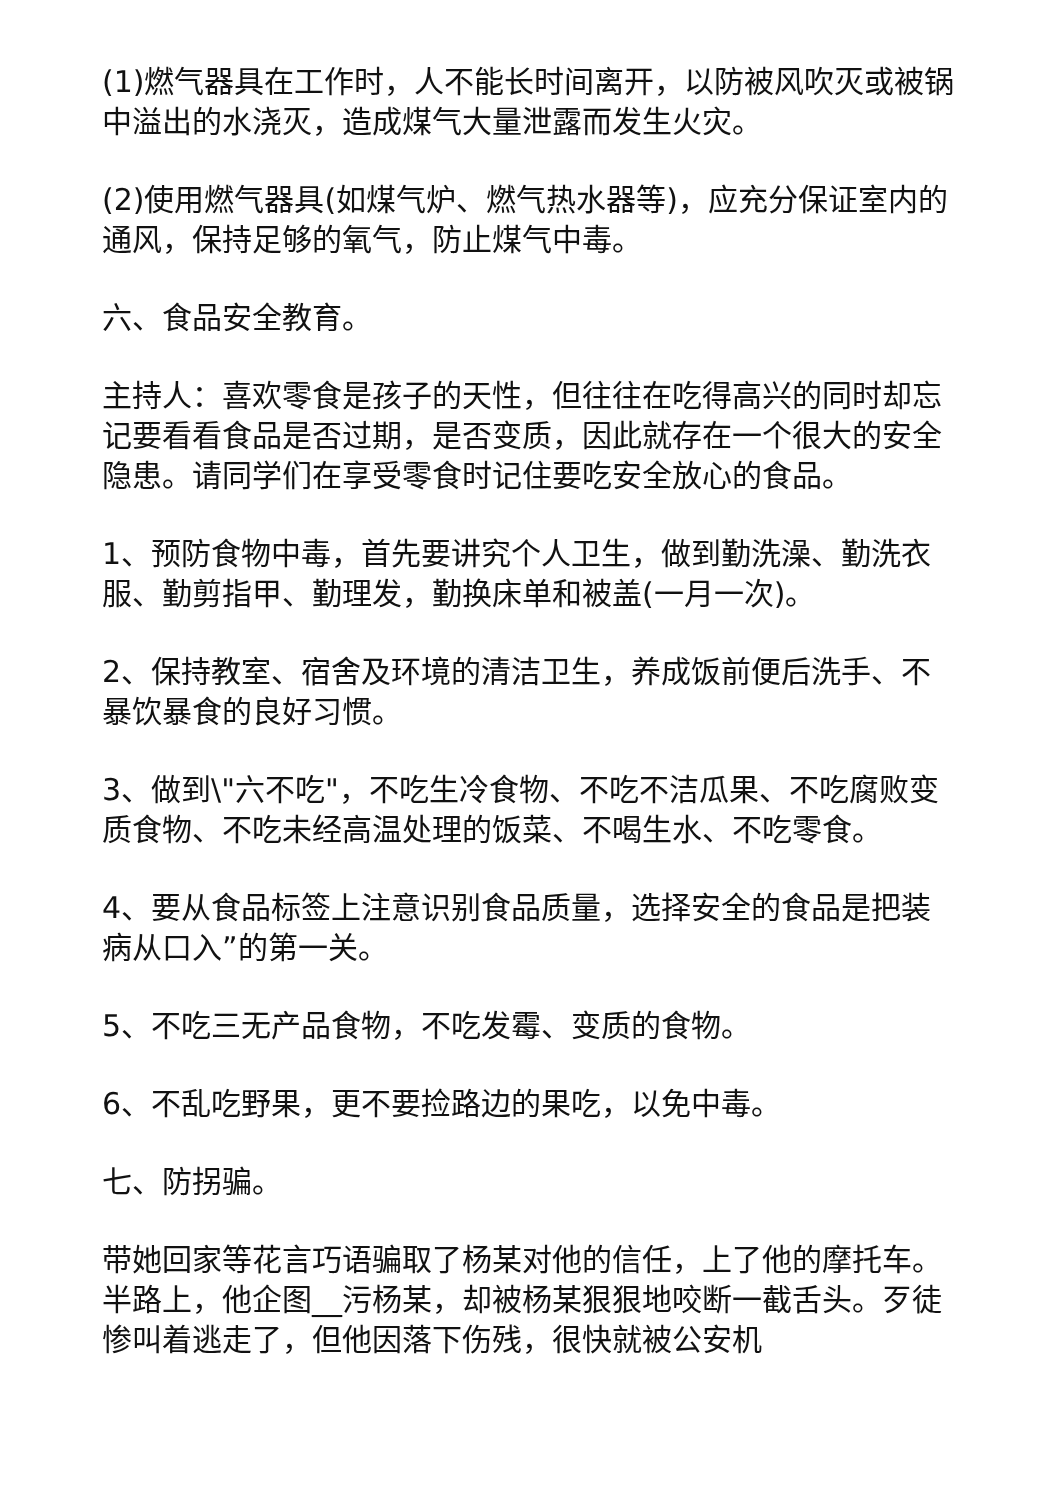(1)燃气器具在工作时，人不能长时间离开，以防被风吹灭或被锅中溢出的水浇灭，造成煤气大量泄露而发生火灾。
(2)使用燃气器具(如煤气炉、燃气热水器等)，应充分保证室内的通风，保持足够的氧气，防止煤气中毒。
六、食品安全教育。
主持人：喜欢零食是孩子的天性，但往往在吃得高兴的同时却忘记要看看食品是否过期，是否变质，因此就存在一个很大的安全隐患。请同学们在享受零食时记住要吃安全放心的食品。
1、预防食物中毒，首先要讲究个人卫生，做到勤洗澡、勤洗衣服、勤剪指甲、勤理发，勤换床单和被盖(一月一次)。
2、保持教室、宿舍及环境的清洁卫生，养成饭前便后洗手、不暴饮暴食的良好习惯。
3、做到\"六不吃"，不吃生冷食物、不吃不洁瓜果、不吃腐败变质食物、不吃未经高温处理的饭菜、不喝生水、不吃零食。
4、要从食品标签上注意识别食品质量，选择安全的食品是把装病从口入”的第一关。
5、不吃三无产品食物，不吃发霉、变质的食物。
6、不乱吃野果，更不要捡路边的果吃，以免中毒。
七、防拐骗。
带她回家等花言巧语骗取了杨某对他的信任，上了他的摩托车。半路上，他企图__污杨某，却被杨某狠狠地咬断一截舌头。歹徒惨叫着逃走了，但他因落下伤残，很快就被公安机